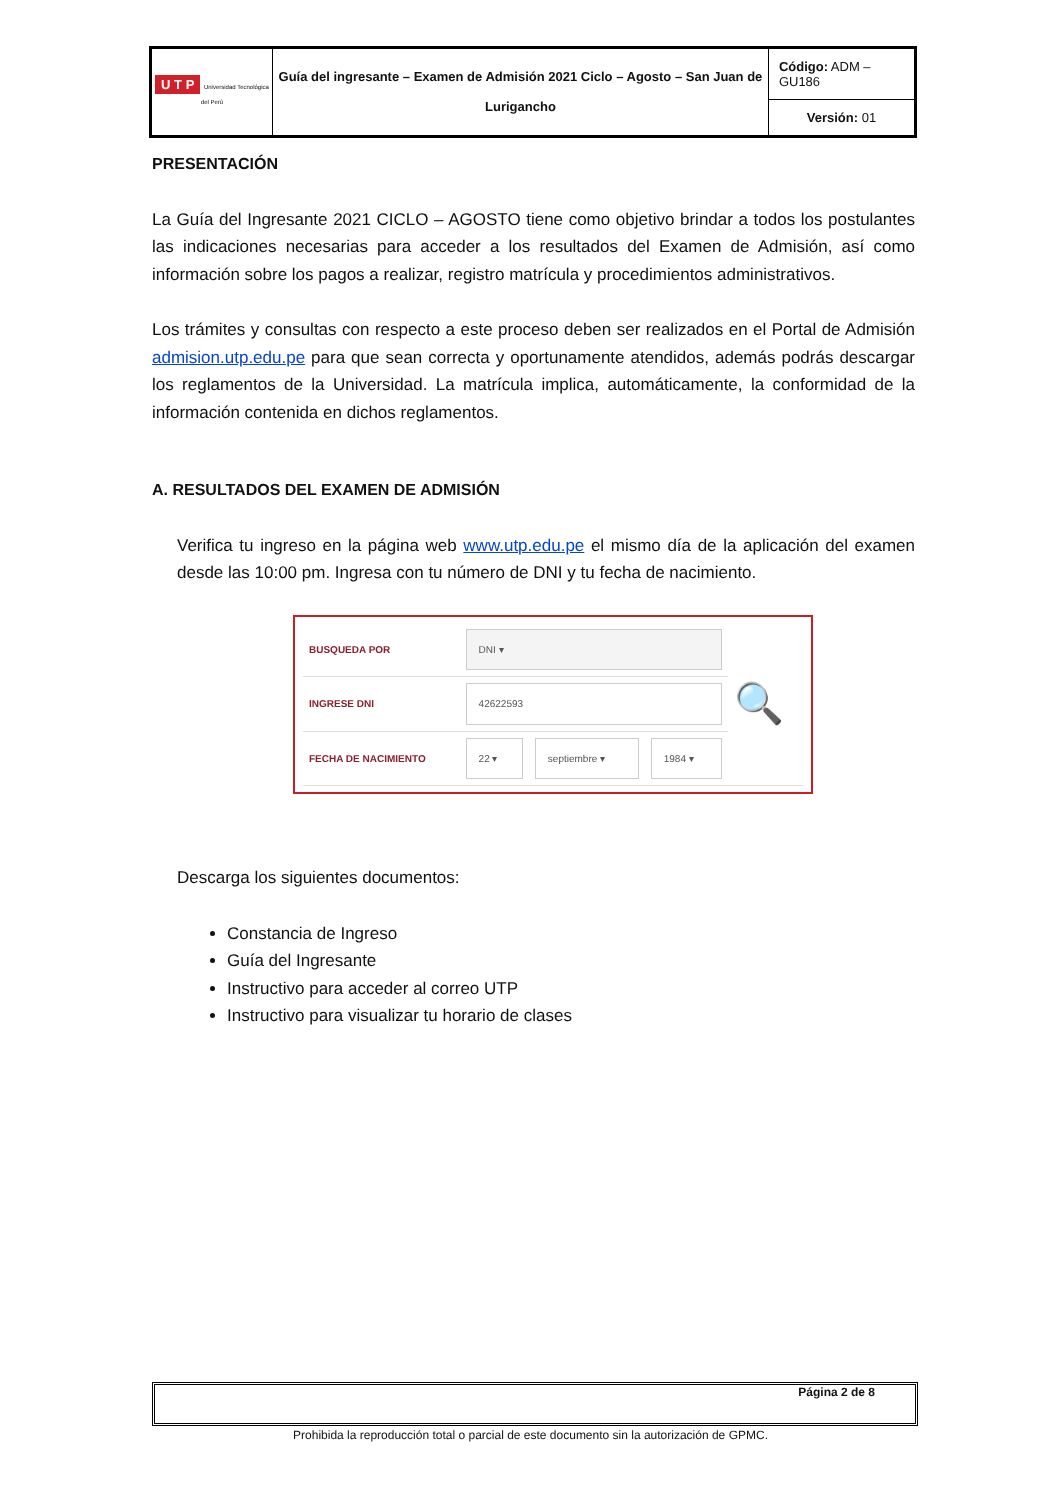| U T P Universidad Tecnológica del Perú | Guía del ingresante – Examen de Admisión 2021 Ciclo – Agosto – San Juan de Lurigancho | Código: ADM – GU186 |
| | | Versión: 01 |
PRESENTACIÓN
La Guía del Ingresante 2021 CICLO – AGOSTO tiene como objetivo brindar a todos los postulantes las indicaciones necesarias para acceder a los resultados del Examen de Admisión, así como información sobre los pagos a realizar, registro matrícula y procedimientos administrativos.
Los trámites y consultas con respecto a este proceso deben ser realizados en el Portal de Admisión admision.utp.edu.pe para que sean correcta y oportunamente atendidos, además podrás descargar los reglamentos de la Universidad. La matrícula implica, automáticamente, la conformidad de la información contenida en dichos reglamentos.
A. RESULTADOS DEL EXAMEN DE ADMISIÓN
Verifica tu ingreso en la página web www.utp.edu.pe el mismo día de la aplicación del examen desde las 10:00 pm. Ingresa con tu número de DNI y tu fecha de nacimiento.
| BUSQUEDA POR | DNI ▾ | | | 🔍 |
| INGRESE DNI | 42622593 | | | |
| FECHA DE NACIMIENTO | 22 ▾ | septiembre ▾ | 1984 ▾ | |
Descarga los siguientes documentos:
Constancia de Ingreso
Guía del Ingresante
Instructivo para acceder al correo UTP
Instructivo para visualizar tu horario de clases
Página 2 de 8
Prohibida la reproducción total o parcial de este documento sin la autorización de GPMC.